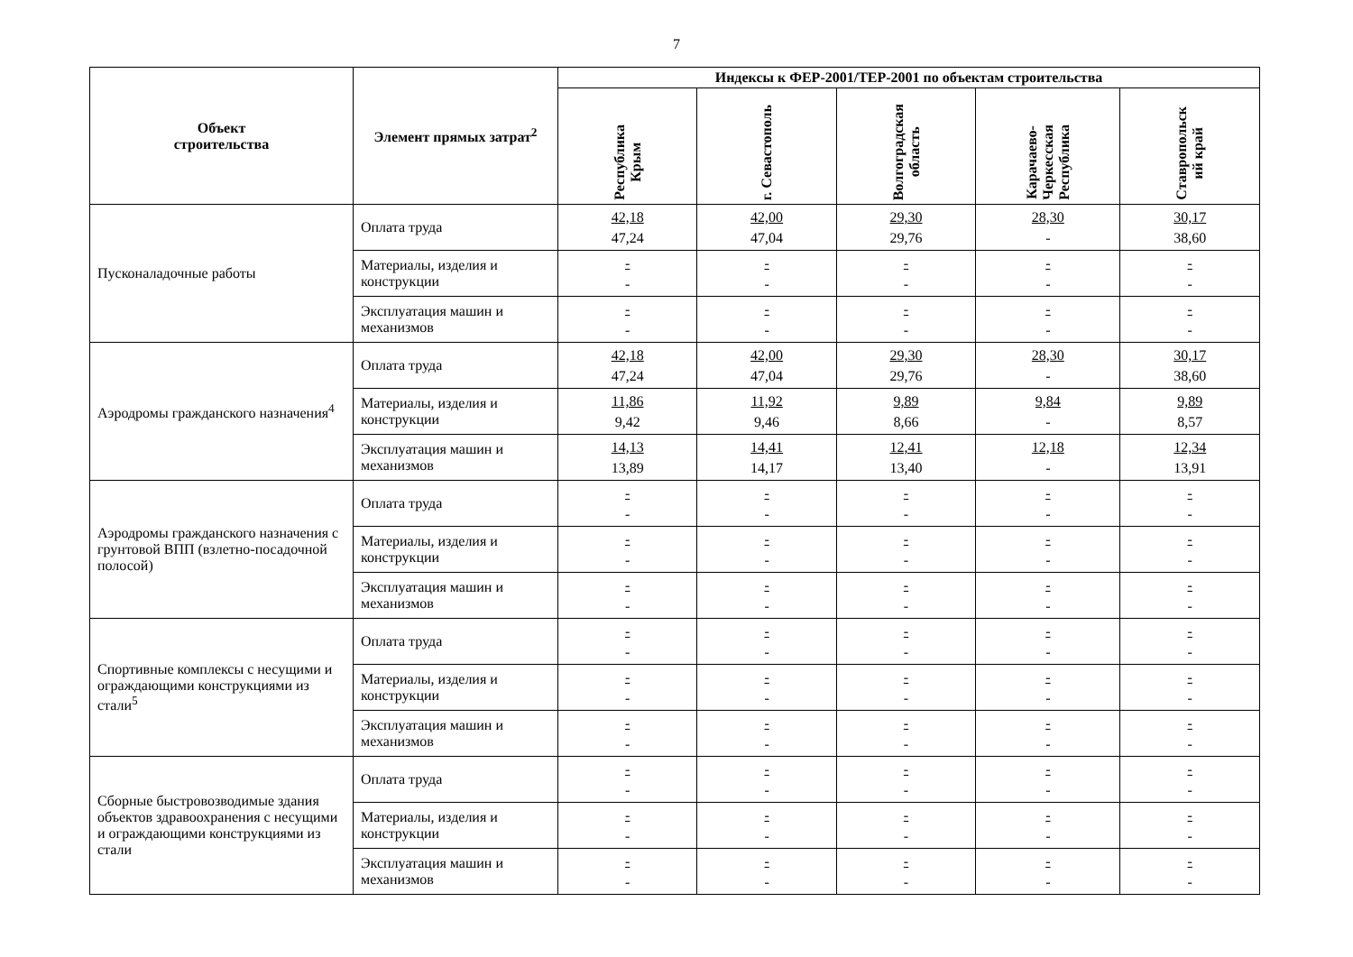7
| Объект строительства | Элемент прямых затрат<sup>2</sup> | Индексы к ФЕР-2001/ТЕР-2001 по объектам строительства | | | | |
| --- | --- | --- | --- | --- | --- | --- |
| | | Республика Крым | г. Севастополь | Волгоградская область | Карачаево- Черкесская Республика | Ставропольск ий край |
| Пусконаладочные работы | Оплата труда | 42,18 47,24 | 42,00 47,04 | 29,30 29,76 | 28,30 - | 30,17 38,60 |
| | Материалы, изделия и конструкции | - - | - - | - - | - - | - - |
| | Эксплуатация машин и механизмов | - - | - - | - - | - - | - - |
| Аэродромы гражданского назначения<sup>4</sup> | Оплата труда | 42,18 47,24 | 42,00 47,04 | 29,30 29,76 | 28,30 - | 30,17 38,60 |
| | Материалы, изделия и конструкции | 11,86 9,42 | 11,92 9,46 | 9,89 8,66 | 9,84 - | 9,89 8,57 |
| | Эксплуатация машин и механизмов | 14,13 13,89 | 14,41 14,17 | 12,41 13,40 | 12,18 - | 12,34 13,91 |
| Аэродромы гражданского назначения с грунтовой ВПП (взлетно-посадочной полосой) | Оплата труда | - - | - - | - - | - - | - - |
| | Материалы, изделия и конструкции | - - | - - | - - | - - | - - |
| | Эксплуатация машин и механизмов | - - | - - | - - | - - | - - |
| Спортивные комплексы с несущими и ограждающими конструкциями из стали<sup>5</sup> | Оплата труда | - - | - - | - - | - - | - - |
| | Материалы, изделия и конструкции | - - | - - | - - | - - | - - |
| | Эксплуатация машин и механизмов | - - | - - | - - | - - | - - |
| Сборные быстровозводимые здания объектов здравоохранения с несущими и ограждающими конструкциями из стали | Оплата труда | - - | - - | - - | - - | - - |
| | Материалы, изделия и конструкции | - - | - - | - - | - - | - - |
| | Эксплуатация машин и механизмов | - - | - - | - - | - - | - - |